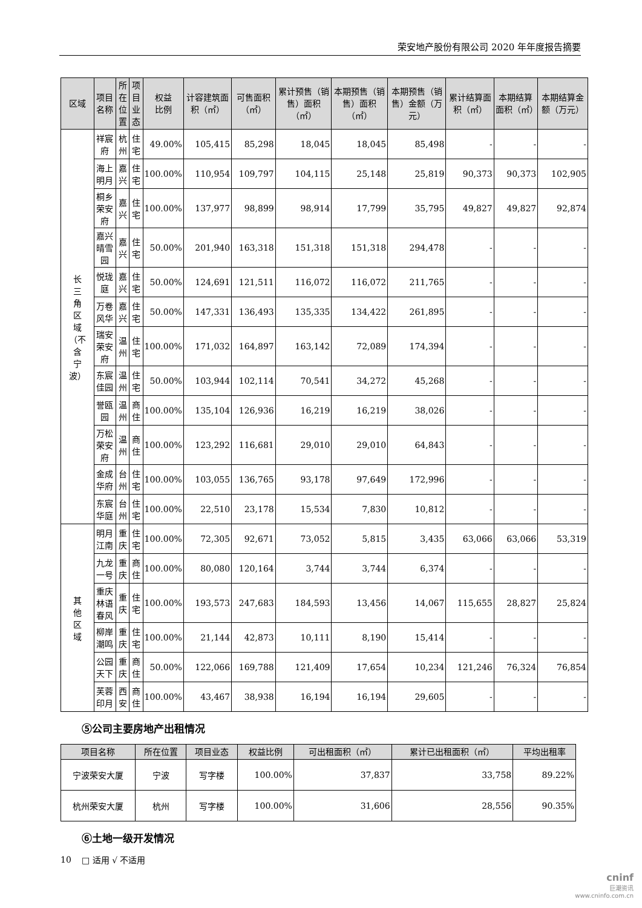荣安地产股份有限公司 2020 年年度报告摘要
| 区域 | 项目 名称 | 所在 位置 | 项目 业态 | 权益 比例 | 计容建筑面积（㎡） | 可售面积（㎡） | 累计预售（销售）面积（㎡） | 本期预售（销售）面积（㎡） | 本期预售（销售）金额（万元） | 累计结算面积（㎡） | 本期结算面积（㎡） | 本期结算金额（万元） |
| --- | --- | --- | --- | --- | --- | --- | --- | --- | --- | --- | --- | --- |
| 长 三 角 区 域 （不 含 宁 波） | 祥宸府 | 杭州 | 住宅 | 49.00% | 105,415 | 85,298 | 18,045 | 18,045 | 85,498 | - | - | - |
| | 海上明月 | 嘉兴 | 住宅 | 100.00% | 110,954 | 109,797 | 104,115 | 25,148 | 25,819 | 90,373 | 90,373 | 102,905 |
| | 桐乡荣安府 | 嘉兴 | 住宅 | 100.00% | 137,977 | 98,899 | 98,914 | 17,799 | 35,795 | 49,827 | 49,827 | 92,874 |
| | 嘉兴晴雪园 | 嘉兴 | 住宅 | 50.00% | 201,940 | 163,318 | 151,318 | 151,318 | 294,478 | - | - | - |
| | 悦珑庭 | 嘉兴 | 住宅 | 50.00% | 124,691 | 121,511 | 116,072 | 116,072 | 211,765 | - | - | - |
| | 万卷风华 | 嘉兴 | 住宅 | 50.00% | 147,331 | 136,493 | 135,335 | 134,422 | 261,895 | - | - | - |
| | 瑞安荣安府 | 温州 | 住宅 | 100.00% | 171,032 | 164,897 | 163,142 | 72,089 | 174,394 | - | - | - |
| | 东宸佳园 | 温州 | 住宅 | 50.00% | 103,944 | 102,114 | 70,541 | 34,272 | 45,268 | - | - | - |
| | 誉瓯园 | 温州 | 商住 | 100.00% | 135,104 | 126,936 | 16,219 | 16,219 | 38,026 | - | - | - |
| | 万松荣安府 | 温州 | 商住 | 100.00% | 123,292 | 116,681 | 29,010 | 29,010 | 64,843 | - | - | - |
| | 金成华府 | 台州 | 住宅 | 100.00% | 103,055 | 136,765 | 93,178 | 97,649 | 172,996 | - | - | - |
| | 东宸华庭 | 台州 | 住宅 | 100.00% | 22,510 | 23,178 | 15,534 | 7,830 | 10,812 | - | - | - |
| 其 他 区 域 | 明月江南 | 重庆 | 住宅 | 100.00% | 72,305 | 92,671 | 73,052 | 5,815 | 3,435 | 63,066 | 63,066 | 53,319 |
| | 九龙一号 | 重庆 | 商住 | 100.00% | 80,080 | 120,164 | 3,744 | 3,744 | 6,374 | - | - | - |
| | 重庆林语春风 | 重庆 | 住宅 | 100.00% | 193,573 | 247,683 | 184,593 | 13,456 | 14,067 | 115,655 | 28,827 | 25,824 |
| | 柳岸潮鸣 | 重庆 | 住宅 | 100.00% | 21,144 | 42,873 | 10,111 | 8,190 | 15,414 | - | - | - |
| | 公园天下 | 重庆 | 商住 | 50.00% | 122,066 | 169,788 | 121,409 | 17,654 | 10,234 | 121,246 | 76,324 | 76,854 |
| | 芙蓉印月 | 西安 | 商住 | 100.00% | 43,467 | 38,938 | 16,194 | 16,194 | 29,605 | - | - | - |
⑤公司主要房地产出租情况
| 项目名称 | 所在位置 | 项目业态 | 权益比例 | 可出租面积（㎡） | 累计已出租面积（㎡） | 平均出租率 |
| --- | --- | --- | --- | --- | --- | --- |
| 宁波荣安大厦 | 宁波 | 写字楼 | 100.00% | 37,837 | 33,758 | 89.22% |
| 杭州荣安大厦 | 杭州 | 写字楼 | 100.00% | 31,606 | 28,556 | 90.35% |
⑥土地一级开发情况
□ 适用 √ 不适用
10
cninf
巨潮资讯
www.cninfo.com.cn